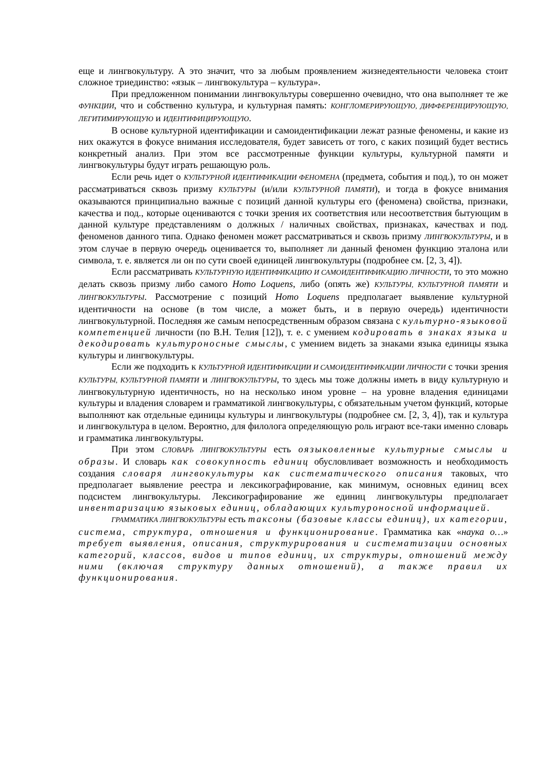еще и лингвокультуру. А это значит, что за любым проявлением жизнедеятельности человека стоит сложное триединство: «язык – лингвокультура – культура».
При предложенном понимании лингвокультуры совершенно очевидно, что она выполняет те же ФУНКЦИИ, что и собственно культура, и культурная память: КОНГЛОМЕРИРУЮЩУЮ, ДИФФЕРЕНЦИРУЮЩУЮ, ЛЕГИТИМИРУЮЩУЮ и ИДЕНТИФИЦИРУЮЩУЮ.
В основе культурной идентификации и самоидентификации лежат разные феномены, и какие из них окажутся в фокусе внимания исследователя, будет зависеть от того, с каких позиций будет вестись конкретный анализ. При этом все рассмотренные функции культуры, культурной памяти и лингвокультуры будут играть решающую роль.
Если речь идет о КУЛЬТУРНОЙ ИДЕНТИФИКАЦИИ ФЕНОМЕНА (предмета, события и под.), то он может рассматриваться сквозь призму КУЛЬТУРЫ (и/или КУЛЬТУРНОЙ ПАМЯТИ), и тогда в фокусе внимания оказываются принципиально важные с позиций данной культуры его (феномена) свойства, признаки, качества и под., которые оцениваются с точки зрения их соответствия или несоответствия бытующим в данной культуре представлениям о должных / наличных свойствах, признаках, качествах и под. феноменов данного типа. Однако феномен может рассматриваться и сквозь призму ЛИНГВОКУЛЬТУРЫ, и в этом случае в первую очередь оценивается то, выполняет ли данный феномен функцию эталона или символа, т. е. является ли он по сути своей единицей лингвокультуры (подробнее см. [2, 3, 4]).
Если рассматривать КУЛЬТУРНУЮ ИДЕНТИФИКАЦИЮ И САМОИДЕНТИФИКАЦИЮ ЛИЧНОСТИ, то это можно делать сквозь призму либо самого Homo Loquens, либо (опять же) КУЛЬТУРЫ, КУЛЬТУРНОЙ ПАМЯТИ и ЛИНГВОКУЛЬТУРЫ. Рассмотрение с позиций Homo Loquens предполагает выявление культурной идентичности на основе (в том числе, а может быть, и в первую очередь) идентичности лингвокультурной. Последняя же самым непосредственным образом связана с культурно-языковой компетенцией личности (по В.Н. Телия [12]), т. е. с умением кодировать в знаках языка и декодировать культуроносные смыслы, с умением видеть за знаками языка единицы языка культуры и лингвокультуры.
Если же подходить к КУЛЬТУРНОЙ ИДЕНТИФИКАЦИИ И САМОИДЕНТИФИКАЦИИ ЛИЧНОСТИ с точки зрения КУЛЬТУРЫ, КУЛЬТУРНОЙ ПАМЯТИ и ЛИНГВОКУЛЬТУРЫ, то здесь мы тоже должны иметь в виду культурную и лингвокультурную идентичность, но на несколько ином уровне – на уровне владения единицами культуры и владения словарем и грамматикой лингвокультуры, с обязательным учетом функций, которые выполняют как отдельные единицы культуры и лингвокультуры (подробнее см. [2, 3, 4]), так и культура и лингвокультура в целом. Вероятно, для филолога определяющую роль играют все-таки именно словарь и грамматика лингвокультуры.
При этом СЛОВАРЬ ЛИНГВОКУЛЬТУРЫ есть оязыковленные культурные смыслы и образы. И словарь как совокупность единиц обусловливает возможность и необходимость создания словаря лингвокультуры как систематического описания таковых, что предполагает выявление реестра и лексикографирование, как минимум, основных единиц всех подсистем лингвокультуры. Лексикографирование же единиц лингвокультуры предполагает инвентаризацию языковых единиц, обладающих культуроносной информацией.
ГРАММАТИКА ЛИНГВОКУЛЬТУРЫ есть таксоны (базовые классы единиц), их категории, система, структура, отношения и функционирование. Грамматика как «наука о…» требует выявления, описания, структурирования и систематизации основных категорий, классов, видов и типов единиц, их структуры, отношений между ними (включая структуру данных отношений), а также правил их функционирования.